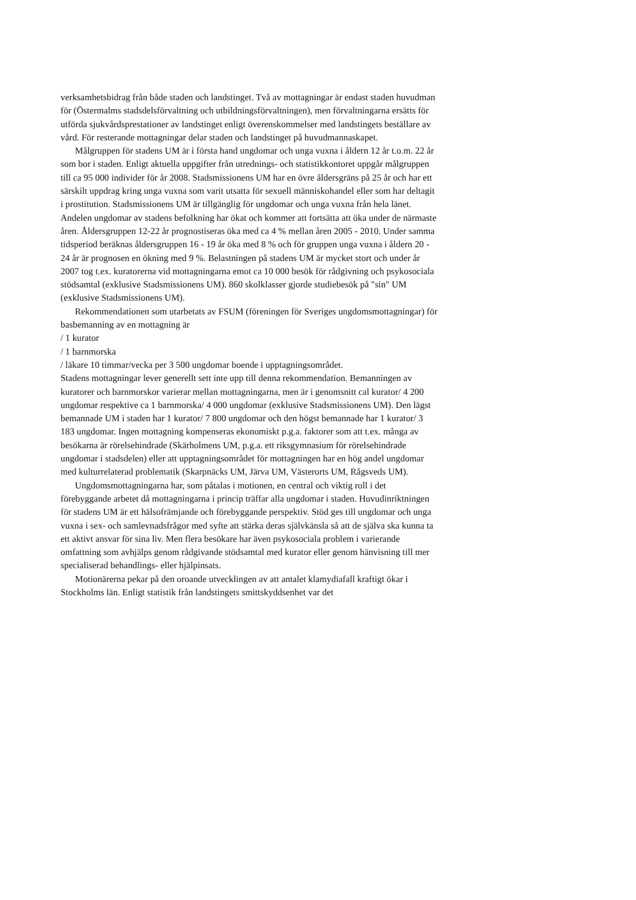verksamhetsbidrag från både staden och landstinget. Två av mottagningar är endast staden huvudman för (Östermalms stadsdelsförvaltning och utbildningsförvaltningen), men förvaltningarna ersätts för utförda sjukvårdsprestationer av landstinget enligt överenskommelser med landstingets beställare av vård. För resterande mottagningar delar staden och landstinget på huvudmannaskapet.
Målgruppen för stadens UM är i första hand ungdomar och unga vuxna i åldern 12 år t.o.m. 22 år som bor i staden. Enligt aktuella uppgifter från utrednings- och statistikkontoret uppgår målgruppen till ca 95 000 individer för år 2008. Stadsmissionens UM har en övre åldersgräns på 25 år och har ett särskilt uppdrag kring unga vuxna som varit utsatta för sexuell människohandel eller som har deltagit i prostitution. Stadsmissionens UM är tillgänglig för ungdomar och unga vuxna från hela länet. Andelen ungdomar av stadens befolkning har ökat och kommer att fortsätta att öka under de närmaste åren. Åldersgruppen 12-22 år prognostiseras öka med ca 4 % mellan åren 2005 - 2010. Under samma tidsperiod beräknas åldersgruppen 16 - 19 år öka med 8 % och för gruppen unga vuxna i åldern 20 - 24 år är prognosen en ökning med 9 %. Belastningen på stadens UM är mycket stort och under år 2007 tog t.ex. kuratorerna vid mottagningarna emot ca 10 000 besök för rådgivning och psykosociala stödsamtal (exklusive Stadsmissionens UM). 860 skolklasser gjorde studiebesök på "sin" UM (exklusive Stadsmissionens UM).
Rekommendationen som utarbetats av FSUM (föreningen för Sveriges ungdomsmottagningar) för basbemanning av en mottagning är
/ 1 kurator
/ 1 barnmorska
/ läkare 10 timmar/vecka per 3 500 ungdomar boende i upptagningsområdet.
Stadens mottagningar lever generellt sett inte upp till denna rekommendation. Bemanningen av kuratorer och barnmorskor varierar mellan mottagningarna, men är i genomsnitt cal kurator/ 4 200 ungdomar respektive ca 1 barnmorska/ 4 000 ungdomar (exklusive Stadsmissionens UM). Den lägst bemannade UM i staden har 1 kurator/ 7 800 ungdomar och den högst bemannade har 1 kurator/ 3 183 ungdomar. Ingen mottagning kompenseras ekonomiskt p.g.a. faktorer som att t.ex. många av besökarna är rörelsehindrade (Skärholmens UM, p.g.a. ett riksgymnasium för rörelsehindrade ungdomar i stadsdelen) eller att upptagningsområdet för mottagningen har en hög andel ungdomar med kulturrelaterad problematik (Skarpnäcks UM, Järva UM, Västerorts UM, Rågsveds UM).
Ungdomsmottagningarna har, som påtalas i motionen, en central och viktig roll i det förebyggande arbetet då mottagningarna i princip träffar alla ungdomar i staden. Huvudinriktningen för stadens UM är ett hälsofrämjande och förebyggande perspektiv. Stöd ges till ungdomar och unga vuxna i sex- och samlevnadsfrågor med syfte att stärka deras självkänsla så att de själva ska kunna ta ett aktivt ansvar för sina liv. Men flera besökare har även psykosociala problem i varierande omfattning som avhjälps genom rådgivande stödsamtal med kurator eller genom hänvisning till mer specialiserad behandlings- eller hjälpinsats.
Motionärerna pekar på den oroande utvecklingen av att antalet klamydiafall kraftigt ökar i Stockholms län. Enligt statistik från landstingets smittskyddsenhet var det